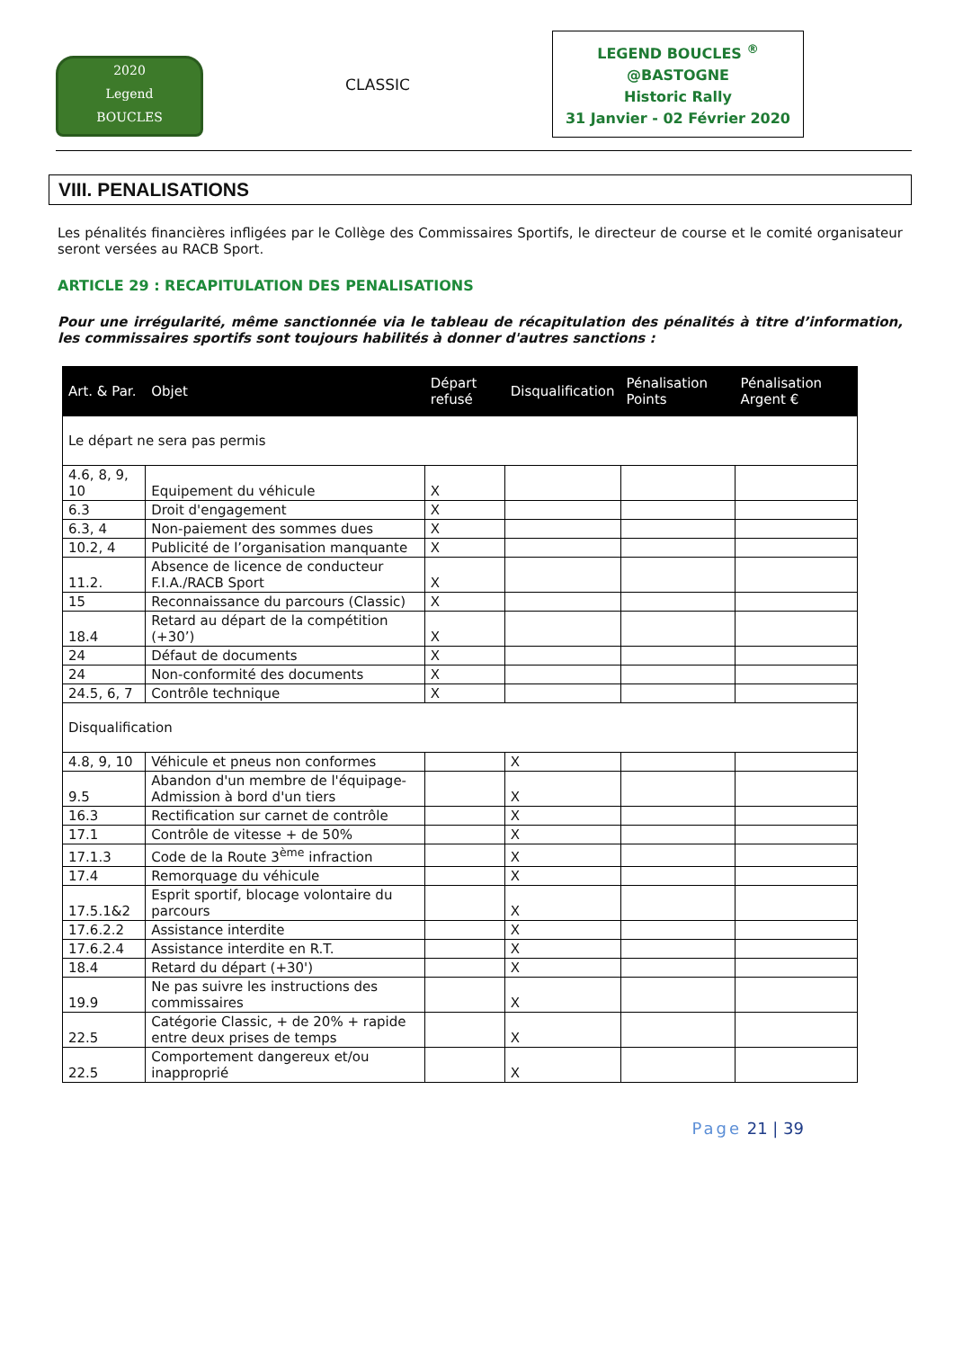2020
Legend
BOUCLES
CLASSIC
LEGEND BOUCLES <sup>®</sup>
@BASTOGNE
Historic Rally
31 Janvier - 02 Février 2020
VIII. PENALISATIONS
Les pénalités financières infligées par le Collège des Commissaires Sportifs, le directeur de course et le comité organisateur seront versées au RACB Sport.
ARTICLE 29 : RECAPITULATION DES PENALISATIONS
Pour une irrégularité, même sanctionnée via le tableau de récapitulation des pénalités à titre d’information, les commissaires sportifs sont toujours habilités à donner d'autres sanctions :
| Art. & Par. | Objet | Départ refusé | Disqualification | Pénalisation Points | Pénalisation Argent € |
| --- | --- | --- | --- | --- | --- |
| Le départ ne sera pas permis | | | | | |
| 4.6, 8, 9, 10 | Equipement du véhicule | X | | | |
| 6.3 | Droit d'engagement | X | | | |
| 6.3, 4 | Non-paiement des sommes dues | X | | | |
| 10.2, 4 | Publicité de l’organisation manquante | X | | | |
| 11.2. | Absence de licence de conducteur F.I.A./RACB Sport | X | | | |
| 15 | Reconnaissance du parcours (Classic) | X | | | |
| 18.4 | Retard au départ de la compétition (+30’) | X | | | |
| 24 | Défaut de documents | X | | | |
| 24 | Non-conformité des documents | X | | | |
| 24.5, 6, 7 | Contrôle technique | X | | | |
| Disqualification | | | | | |
| 4.8, 9, 10 | Véhicule et pneus non conformes | | X | | |
| 9.5 | Abandon d'un membre de l'équipage-Admission à bord d'un tiers | | X | | |
| 16.3 | Rectification sur carnet de contrôle | | X | | |
| 17.1 | Contrôle de vitesse + de 50% | | X | | |
| 17.1.3 | Code de la Route 3<sup>ème</sup> infraction | | X | | |
| 17.4 | Remorquage du véhicule | | X | | |
| 17.5.1&2 | Esprit sportif, blocage volontaire du parcours | | X | | |
| 17.6.2.2 | Assistance interdite | | X | | |
| 17.6.2.4 | Assistance interdite en R.T. | | X | | |
| 18.4 | Retard du départ (+30') | | X | | |
| 19.9 | Ne pas suivre les instructions des commissaires | | X | | |
| 22.5 | Catégorie Classic, + de 20% + rapide entre deux prises de temps | | X | | |
| 22.5 | Comportement dangereux et/ou inapproprié | | X | | |
Page 21 | 39